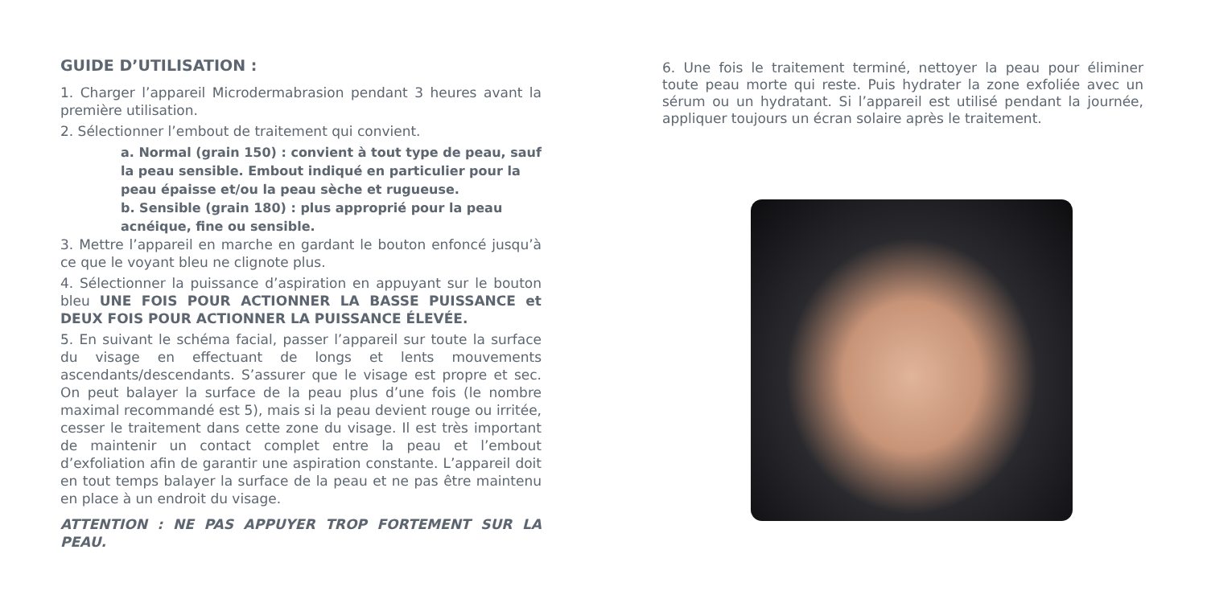GUIDE D’UTILISATION :
1. Charger l’appareil Microdermabrasion pendant 3 heures avant la première utilisation.
2. Sélectionner l’embout de traitement qui convient.
a. Normal (grain 150) : convient à tout type de peau, sauf la peau sensible. Embout indiqué en particulier pour la peau épaisse et/ou la peau sèche et rugueuse.
b. Sensible (grain 180) : plus approprié pour la peau acnéique, fine ou sensible.
3. Mettre l’appareil en marche en gardant le bouton enfoncé jusqu’à ce que le voyant bleu ne clignote plus.
4. Sélectionner la puissance d’aspiration en appuyant sur le bouton bleu UNE FOIS POUR ACTIONNER LA BASSE PUISSANCE et DEUX FOIS POUR ACTIONNER LA PUISSANCE ÉLEVÉE.
5. En suivant le schéma facial, passer l’appareil sur toute la surface du visage en effectuant de longs et lents mouvements ascendants/descendants. S’assurer que le visage est propre et sec. On peut balayer la surface de la peau plus d’une fois (le nombre maximal recommandé est 5), mais si la peau devient rouge ou irritée, cesser le traitement dans cette zone du visage. Il est très important de maintenir un contact complet entre la peau et l’embout d’exfoliation afin de garantir une aspiration constante. L’appareil doit en tout temps balayer la surface de la peau et ne pas être maintenu en place à un endroit du visage.
ATTENTION : NE PAS APPUYER TROP FORTEMENT SUR LA PEAU.
6. Une fois le traitement terminé, nettoyer la peau pour éliminer toute peau morte qui reste. Puis hydrater la zone exfoliée avec un sérum ou un hydratant. Si l’appareil est utilisé pendant la journée, appliquer toujours un écran solaire après le traitement.